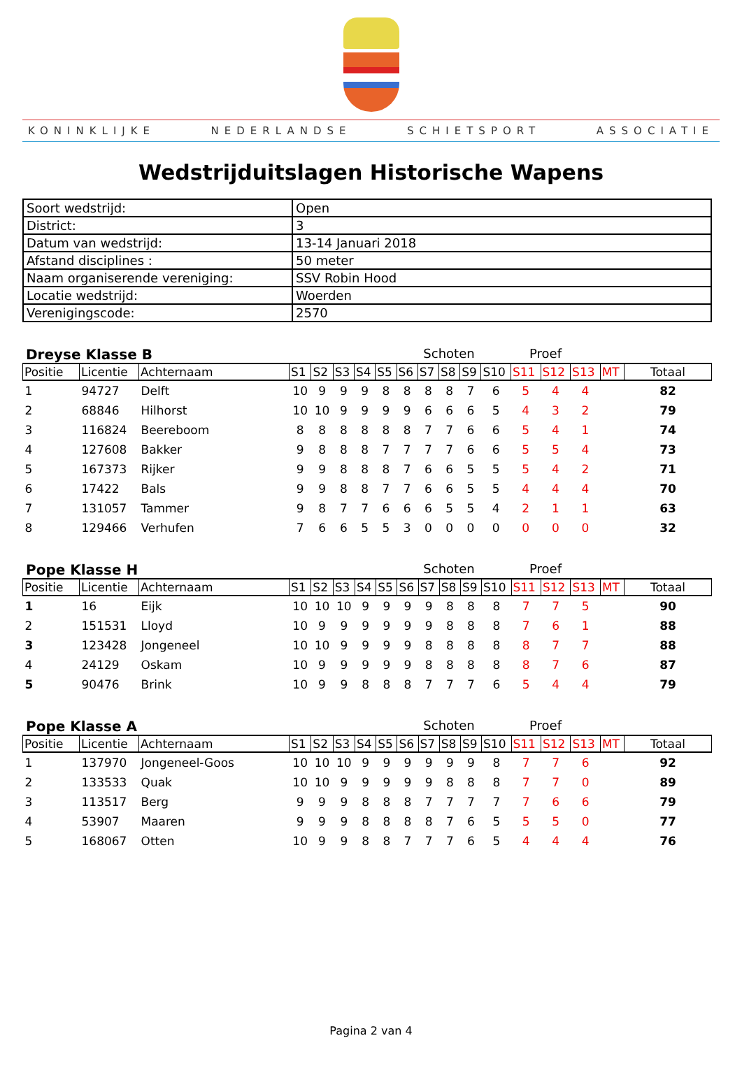KONINKLIJKE NEDERLANDSE SCHIETSPORT ASSOCIATIE
Wedstrijduitslagen Historische Wapens
| Soort wedstrijd: | Open |
| District: | 3 |
| Datum van wedstrijd: | 13-14 Januari 2018 |
| Afstand disciplines : | 50 meter |
| Naam organiserende vereniging: | SSV Robin Hood |
| Locatie wedstrijd: | Woerden |
| Verenigingscode: | 2570 |
Dreyse Klasse B Schoten Proef
| Positie | Licentie | Achternaam | S1 | S2 | S3 | S4 | S5 | S6 | S7 | S8 | S9 | S10 | S11 | S12 | S13 | MT | Totaal |
| --- | --- | --- | --- | --- | --- | --- | --- | --- | --- | --- | --- | --- | --- | --- | --- | --- | --- |
| 1 | 94727 | Delft | 10 | 9 | 9 | 9 | 8 | 8 | 8 | 8 | 7 | 6 | 5 | 4 | 4 | | 82 |
| 2 | 68846 | Hilhorst | 10 | 10 | 9 | 9 | 9 | 9 | 6 | 6 | 6 | 5 | 4 | 3 | 2 | | 79 |
| 3 | 116824 | Beereboom | 8 | 8 | 8 | 8 | 8 | 8 | 7 | 7 | 6 | 6 | 5 | 4 | 1 | | 74 |
| 4 | 127608 | Bakker | 9 | 8 | 8 | 8 | 7 | 7 | 7 | 7 | 6 | 6 | 5 | 5 | 4 | | 73 |
| 5 | 167373 | Rijker | 9 | 9 | 8 | 8 | 8 | 7 | 6 | 6 | 5 | 5 | 5 | 4 | 2 | | 71 |
| 6 | 17422 | Bals | 9 | 9 | 8 | 8 | 7 | 7 | 6 | 6 | 5 | 5 | 4 | 4 | 4 | | 70 |
| 7 | 131057 | Tammer | 9 | 8 | 7 | 7 | 6 | 6 | 6 | 5 | 5 | 4 | 2 | 1 | 1 | | 63 |
| 8 | 129466 | Verhufen | 7 | 6 | 6 | 5 | 5 | 3 | 0 | 0 | 0 | 0 | 0 | 0 | 0 | | 32 |
Pope Klasse H Schoten Proef
| Positie | Licentie | Achternaam | S1 | S2 | S3 | S4 | S5 | S6 | S7 | S8 | S9 | S10 | S11 | S12 | S13 | MT | Totaal |
| --- | --- | --- | --- | --- | --- | --- | --- | --- | --- | --- | --- | --- | --- | --- | --- | --- | --- |
| 1 | 16 | Eijk | 10 | 10 | 10 | 9 | 9 | 9 | 9 | 8 | 8 | 8 | 7 | 7 | 5 | | 90 |
| 2 | 151531 | Lloyd | 10 | 9 | 9 | 9 | 9 | 9 | 9 | 8 | 8 | 8 | 7 | 6 | 1 | | 88 |
| 3 | 123428 | Jongeneel | 10 | 10 | 9 | 9 | 9 | 9 | 8 | 8 | 8 | 8 | 8 | 7 | 7 | | 88 |
| 4 | 24129 | Oskam | 10 | 9 | 9 | 9 | 9 | 9 | 8 | 8 | 8 | 8 | 8 | 7 | 6 | | 87 |
| 5 | 90476 | Brink | 10 | 9 | 9 | 8 | 8 | 8 | 7 | 7 | 7 | 6 | 5 | 4 | 4 | | 79 |
Pope Klasse A Schoten Proef
| Positie | Licentie | Achternaam | S1 | S2 | S3 | S4 | S5 | S6 | S7 | S8 | S9 | S10 | S11 | S12 | S13 | MT | Totaal |
| --- | --- | --- | --- | --- | --- | --- | --- | --- | --- | --- | --- | --- | --- | --- | --- | --- | --- |
| 1 | 137970 | Jongeneel-Goos | 10 | 10 | 10 | 9 | 9 | 9 | 9 | 9 | 9 | 8 | 7 | 7 | 6 | | 92 |
| 2 | 133533 | Quak | 10 | 10 | 9 | 9 | 9 | 9 | 9 | 8 | 8 | 8 | 7 | 7 | 0 | | 89 |
| 3 | 113517 | Berg | 9 | 9 | 9 | 8 | 8 | 8 | 7 | 7 | 7 | 7 | 7 | 6 | 6 | | 79 |
| 4 | 53907 | Maaren | 9 | 9 | 9 | 8 | 8 | 8 | 8 | 7 | 6 | 5 | 5 | 5 | 0 | | 77 |
| 5 | 168067 | Otten | 10 | 9 | 9 | 8 | 8 | 7 | 7 | 7 | 6 | 5 | 4 | 4 | 4 | | 76 |
Pagina 2 van 4